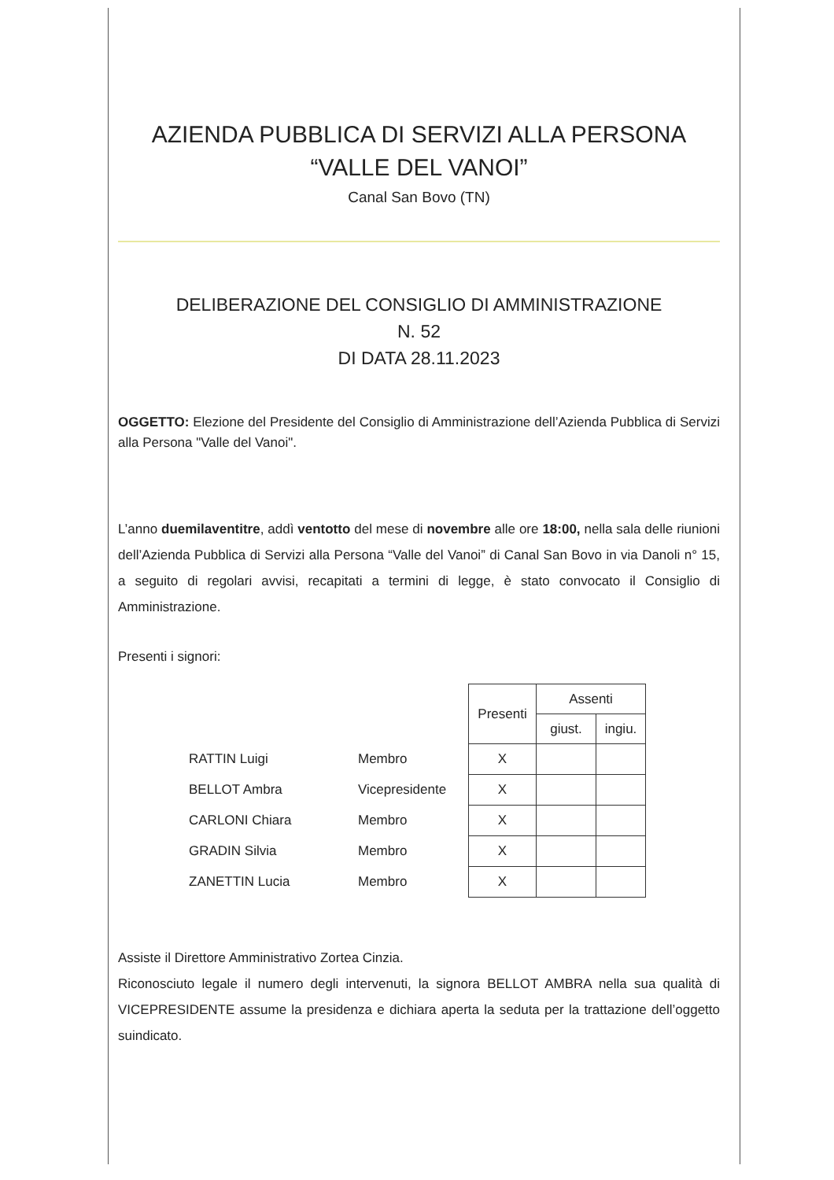AZIENDA PUBBLICA DI SERVIZI ALLA PERSONA
“VALLE DEL VANOI”
Canal San Bovo (TN)
DELIBERAZIONE DEL CONSIGLIO DI AMMINISTRAZIONE
N. 52
DI DATA 28.11.2023
OGGETTO: Elezione del Presidente del Consiglio di Amministrazione dell’Azienda Pubblica di Servizi alla Persona "Valle del Vanoi".
L’anno duemilaventitre, addì ventotto del mese di novembre alle ore 18:00, nella sala delle riunioni dell’Azienda Pubblica di Servizi alla Persona “Valle del Vanoi” di Canal San Bovo in via Danoli n° 15, a seguito di regolari avvisi, recapitati a termini di legge, è stato convocato il Consiglio di Amministrazione.
Presenti i signori:
| | | Presenti | Assenti | |
| | | | giust. | ingiu. |
| RATTIN Luigi | Membro | X | | |
| BELLOT Ambra | Vicepresidente | X | | |
| CARLONI Chiara | Membro | X | | |
| GRADIN Silvia | Membro | X | | |
| ZANETTIN Lucia | Membro | X | | |
Assiste il Direttore Amministrativo Zortea Cinzia.
Riconosciuto legale il numero degli intervenuti, la signora BELLOT AMBRA nella sua qualità di VICEPRESIDENTE assume la presidenza e dichiara aperta la seduta per la trattazione dell’oggetto suindicato.